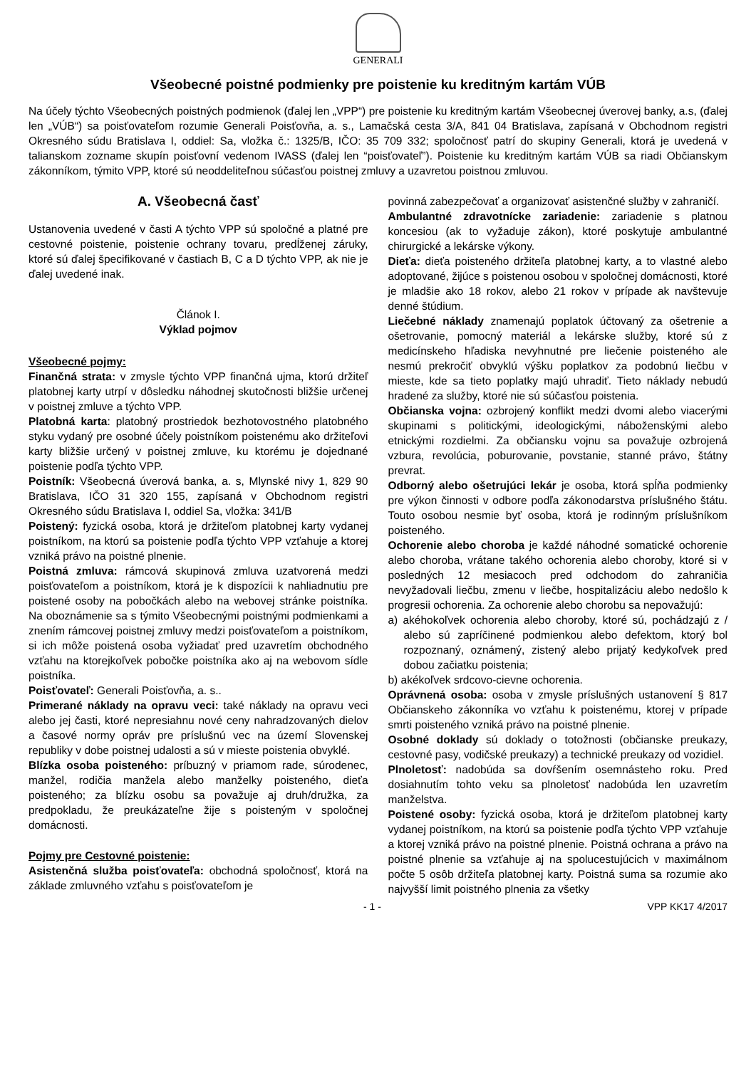GENERALI
Všeobecné poistné podmienky pre poistenie ku kreditným kartám VÚB
Na účely týchto Všeobecných poistných podmienok (ďalej len „VPP“) pre poistenie ku kreditným kartám Všeobecnej úverovej banky, a.s, (ďalej len „VÚB“) sa poisťovateľom rozumie Generali Poisťovňa, a. s., Lamačská cesta 3/A, 841 04 Bratislava, zapísaná v Obchodnom registri Okresného súdu Bratislava I, oddiel: Sa, vložka č.: 1325/B, IČO: 35 709 332; spoločnosť patrí do skupiny Generali, ktorá je uvedená v talianskom zozname skupín poisťovní vedenom IVASS (ďalej len “poisťovateľ”). Poistenie ku kreditným kartám VÚB sa riadi Občianskym zákonníkom, týmito VPP, ktoré sú neoddeliteľnou súčasťou poistnej zmluvy a uzavretou poistnou zmluvou.
A. Všeobecná časť
Ustanovenia uvedené v časti A týchto VPP sú spoločné a platné pre cestovné poistenie, poistenie ochrany tovaru, predĺženej záruky, ktoré sú ďalej špecifikované v častiach B, C a D týchto VPP, ak nie je ďalej uvedené inak.
Článok I.
Výklad pojmov
Všeobecné pojmy:
Finančná strata: v zmysle týchto VPP finančná ujma, ktorú držiteľ platobnej karty utrpí v dôsledku náhodnej skutočnosti bližšie určenej v poistnej zmluve a týchto VPP.
Platobná karta: platobný prostriedok bezhotovostného platobného styku vydaný pre osobné účely poistníkom poistenému ako držiteľovi karty bližšie určený v poistnej zmluve, ku ktorému je dojednané poistenie podľa týchto VPP.
Poistník: Všeobecná úverová banka, a. s, Mlynské nivy 1, 829 90 Bratislava, IČO 31 320 155, zapísaná v Obchodnom registri Okresného súdu Bratislava I, oddiel Sa, vložka: 341/B
Poistený: fyzická osoba, ktorá je držiteľom platobnej karty vydanej poistníkom, na ktorú sa poistenie podľa týchto VPP vzťahuje a ktorej vzniká právo na poistné plnenie.
Poistná zmluva: rámcová skupinová zmluva uzatvorená medzi poisťovateľom a poistníkom, ktorá je k dispozícii k nahliadnutiu pre poistené osoby na pobočkách alebo na webovej stránke poistníka. Na oboznámenie sa s týmito Všeobecnými poistnými podmienkami a znením rámcovej poistnej zmluvy medzi poisťovateľom a poistníkom, si ich môže poistená osoba vyžiadať pred uzavretím obchodného vzťahu na ktorejkoľvek pobočke poistníka ako aj na webovom sídle poistníka.
Poisťovateľ: Generali Poisťovňa, a. s..
Primerané náklady na opravu veci: také náklady na opravu veci alebo jej časti, ktoré nepresiahnu nové ceny nahradzovaných dielov a časové normy opráv pre príslušnú vec na území Slovenskej republiky v dobe poistnej udalosti a sú v mieste poistenia obvyklé.
Blízka osoba poisteného: príbuzný v priamom rade, súrodenec, manžel, rodičia manžela alebo manželky poisteného, dieťa poisteného; za blízku osobu sa považuje aj druh/družka, za predpokladu, že preukázateľne žije s poisteným v spoločnej domácnosti.
Pojmy pre Cestovné poistenie:
Asistenčná služba poisťovateľa: obchodná spoločnosť, ktorá na základe zmluvného vzťahu s poisťovateľom je
povinná zabezpečovať a organizovať asistenčné služby v zahraničí.
Ambulantné zdravotnícke zariadenie: zariadenie s platnou koncesiou (ak to vyžaduje zákon), ktoré poskytuje ambulantné chirurgické a lekárske výkony.
Dieťa: dieťa poisteného držiteľa platobnej karty, a to vlastné alebo adoptované, žijúce s poistenou osobou v spoločnej domácnosti, ktoré je mladšie ako 18 rokov, alebo 21 rokov v prípade ak navštevuje denné štúdium.
Liečebné náklady znamenajú poplatok účtovaný za ošetrenie a ošetrovanie, pomocný materiál a lekárske služby, ktoré sú z medicínskeho hľadiska nevyhnutné pre liečenie poisteného ale nesmú prekročiť obvyklú výšku poplatkov za podobnú liečbu v mieste, kde sa tieto poplatky majú uhradiť. Tieto náklady nebudú hradené za služby, ktoré nie sú súčasťou poistenia.
Občianska vojna: ozbrojený konflikt medzi dvomi alebo viacerými skupinami s politickými, ideologickými, náboženskými alebo etnickými rozdielmi. Za občiansku vojnu sa považuje ozbrojená vzbura, revolúcia, poburovanie, povstanie, stanné právo, štátny prevrat.
Odborný alebo ošetrujúci lekár je osoba, ktorá spĺňa podmienky pre výkon činnosti v odbore podľa zákonodarstva príslušného štátu. Touto osobou nesmie byť osoba, ktorá je rodinným príslušníkom poisteného.
Ochorenie alebo choroba je každé náhodné somatické ochorenie alebo choroba, vrátane takého ochorenia alebo choroby, ktoré si v posledných 12 mesiacoch pred odchodom do zahraničia nevyžadovali liečbu, zmenu v liečbe, hospitalizáciu alebo nedošlo k progresii ochorenia. Za ochorenie alebo chorobu sa nepovažujú:
a) akéhokoľvek ochorenia alebo choroby, ktoré sú, pochádzajú z / alebo sú zapríčinené podmienkou alebo defektom, ktorý bol rozpoznaný, oznámený, zistený alebo prijatý kedykoľvek pred dobou začiatku poistenia;
b) akékoľvek srdcovo-cievne ochorenia.
Oprávnená osoba: osoba v zmysle príslušných ustanovení § 817 Občianskeho zákonníka vo vzťahu k poistenému, ktorej v prípade smrti poisteného vzniká právo na poistné plnenie.
Osobné doklady sú doklady o totožnosti (občianske preukazy, cestovné pasy, vodičské preukazy) a technické preukazy od vozidiel.
Plnoletosť: nadobúda sa dovŕšením osemnásteho roku. Pred dosiahnutím tohto veku sa plnoletosť nadobúda len uzavretím manželstva.
Poistené osoby: fyzická osoba, ktorá je držiteľom platobnej karty vydanej poistníkom, na ktorú sa poistenie podľa týchto VPP vzťahuje a ktorej vzniká právo na poistné plnenie. Poistná ochrana a právo na poistné plnenie sa vzťahuje aj na spolucestujúcich v maximálnom počte 5 osôb držiteľa platobnej karty. Poistná suma sa rozumie ako najvyšší limit poistného plnenia za všetky
- 1 - VPP KK17 4/2017